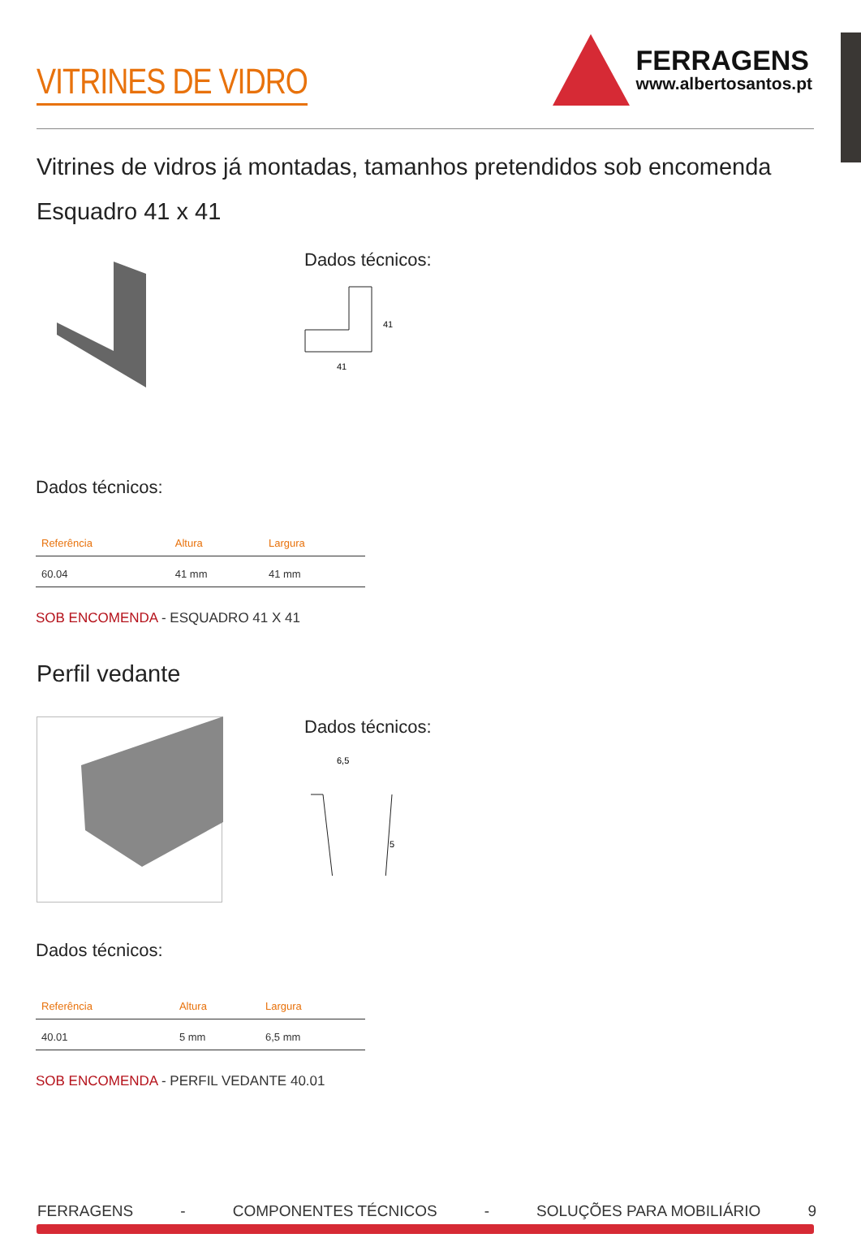VITRINES DE VIDRO
FERRAGENS
www.albertosantos.pt
Vitrines de vidros já montadas, tamanhos pretendidos sob encomenda
Esquadro 41 x 41
Dados técnicos:
41
41
Dados técnicos:
| Referência | Altura | Largura |
| --- | --- | --- |
| 60.04 | 41 mm | 41 mm |
SOB ENCOMENDA - ESQUADRO 41 X 41
Perfil vedante
Dados técnicos:
6,5
5
Dados técnicos:
| Referência | Altura | Largura |
| --- | --- | --- |
| 40.01 | 5 mm | 6,5 mm |
SOB ENCOMENDA - PERFIL VEDANTE 40.01
FERRAGENS - COMPONENTES TÉCNICOS - SOLUÇÕES PARA MOBILIÁRIO 9